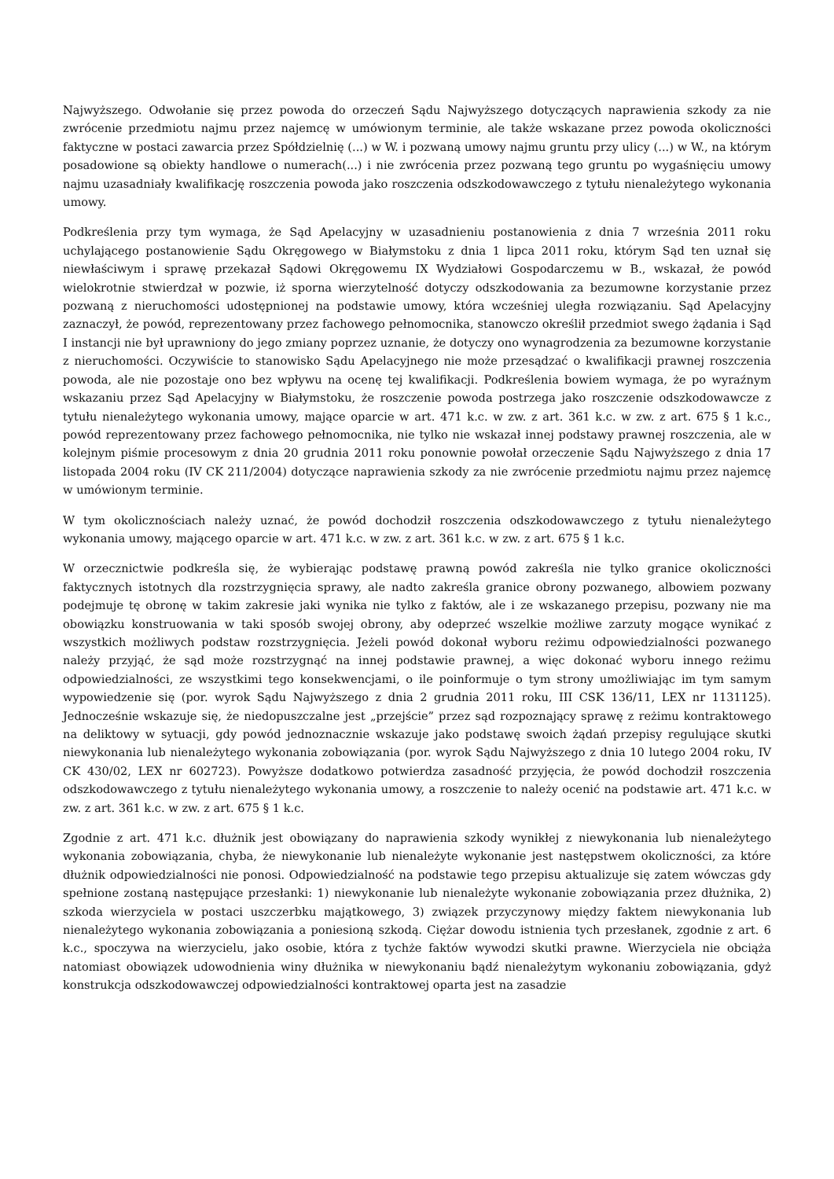Najwyższego. Odwołanie się przez powoda do orzeczeń Sądu Najwyższego dotyczących naprawienia szkody za nie zwrócenie przedmiotu najmu przez najemcę w umówionym terminie, ale także wskazane przez powoda okoliczności faktyczne w postaci zawarcia przez Spółdzielnię (...) w W. i pozwaną umowy najmu gruntu przy ulicy (...) w W., na którym posadowione są obiekty handlowe o numerach(...) i nie zwrócenia przez pozwaną tego gruntu po wygaśnięciu umowy najmu uzasadniały kwalifikację roszczenia powoda jako roszczenia odszkodowawczego z tytułu nienależytego wykonania umowy.
Podkreślenia przy tym wymaga, że Sąd Apelacyjny w uzasadnieniu postanowienia z dnia 7 września 2011 roku uchylającego postanowienie Sądu Okręgowego w Białymstoku z dnia 1 lipca 2011 roku, którym Sąd ten uznał się niewłaściwym i sprawę przekazał Sądowi Okręgowemu IX Wydziałowi Gospodarczemu w B., wskazał, że powód wielokrotnie stwierdzał w pozwie, iż sporna wierzytelność dotyczy odszkodowania za bezumowne korzystanie przez pozwaną z nieruchomości udostępnionej na podstawie umowy, która wcześniej uległa rozwiązaniu. Sąd Apelacyjny zaznaczył, że powód, reprezentowany przez fachowego pełnomocnika, stanowczo określił przedmiot swego żądania i Sąd I instancji nie był uprawniony do jego zmiany poprzez uznanie, że dotyczy ono wynagrodzenia za bezumowne korzystanie z nieruchomości. Oczywiście to stanowisko Sądu Apelacyjnego nie może przesądzać o kwalifikacji prawnej roszczenia powoda, ale nie pozostaje ono bez wpływu na ocenę tej kwalifikacji. Podkreślenia bowiem wymaga, że po wyraźnym wskazaniu przez Sąd Apelacyjny w Białymstoku, że roszczenie powoda postrzega jako roszczenie odszkodowawcze z tytułu nienależytego wykonania umowy, mające oparcie w art. 471 k.c. w zw. z art. 361 k.c. w zw. z art. 675 § 1 k.c., powód reprezentowany przez fachowego pełnomocnika, nie tylko nie wskazał innej podstawy prawnej roszczenia, ale w kolejnym piśmie procesowym z dnia 20 grudnia 2011 roku ponownie powołał orzeczenie Sądu Najwyższego z dnia 17 listopada 2004 roku (IV CK 211/2004) dotyczące naprawienia szkody za nie zwrócenie przedmiotu najmu przez najemcę w umówionym terminie.
W tym okolicznościach należy uznać, że powód dochodził roszczenia odszkodowawczego z tytułu nienależytego wykonania umowy, mającego oparcie w art. 471 k.c. w zw. z art. 361 k.c. w zw. z art. 675 § 1 k.c.
W orzecznictwie podkreśla się, że wybierając podstawę prawną powód zakreśla nie tylko granice okoliczności faktycznych istotnych dla rozstrzygnięcia sprawy, ale nadto zakreśla granice obrony pozwanego, albowiem pozwany podejmuje tę obronę w takim zakresie jaki wynika nie tylko z faktów, ale i ze wskazanego przepisu, pozwany nie ma obowiązku konstruowania w taki sposób swojej obrony, aby odeprzeć wszelkie możliwe zarzuty mogące wynikać z wszystkich możliwych podstaw rozstrzygnięcia. Jeżeli powód dokonał wyboru reżimu odpowiedzialności pozwanego należy przyjąć, że sąd może rozstrzygnąć na innej podstawie prawnej, a więc dokonać wyboru innego reżimu odpowiedzialności, ze wszystkimi tego konsekwencjami, o ile poinformuje o tym strony umożliwiając im tym samym wypowiedzenie się (por. wyrok Sądu Najwyższego z dnia 2 grudnia 2011 roku, III CSK 136/11, LEX nr 1131125). Jednocześnie wskazuje się, że niedopuszczalne jest „przejście” przez sąd rozpoznający sprawę z reżimu kontraktowego na deliktowy w sytuacji, gdy powód jednoznacznie wskazuje jako podstawę swoich żądań przepisy regulujące skutki niewykonania lub nienależytego wykonania zobowiązania (por. wyrok Sądu Najwyższego z dnia 10 lutego 2004 roku, IV CK 430/02, LEX nr 602723). Powyższe dodatkowo potwierdza zasadność przyjęcia, że powód dochodził roszczenia odszkodowawczego z tytułu nienależytego wykonania umowy, a roszczenie to należy ocenić na podstawie art. 471 k.c. w zw. z art. 361 k.c. w zw. z art. 675 § 1 k.c.
Zgodnie z art. 471 k.c. dłużnik jest obowiązany do naprawienia szkody wynikłej z niewykonania lub nienależytego wykonania zobowiązania, chyba, że niewykonanie lub nienależyte wykonanie jest następstwem okoliczności, za które dłużnik odpowiedzialności nie ponosi. Odpowiedzialność na podstawie tego przepisu aktualizuje się zatem wówczas gdy spełnione zostaną następujące przesłanki: 1) niewykonanie lub nienależyte wykonanie zobowiązania przez dłużnika, 2) szkoda wierzyciela w postaci uszczerbku majątkowego, 3) związek przyczynowy między faktem niewykonania lub nienależytego wykonania zobowiązania a poniesioną szkodą. Ciężar dowodu istnienia tych przesłanek, zgodnie z art. 6 k.c., spoczywa na wierzycielu, jako osobie, która z tychże faktów wywodzi skutki prawne. Wierzyciela nie obciąża natomiast obowiązek udowodnienia winy dłużnika w niewykonaniu bądź nienależytym wykonaniu zobowiązania, gdyż konstrukcja odszkodowawczej odpowiedzialności kontraktowej oparta jest na zasadzie